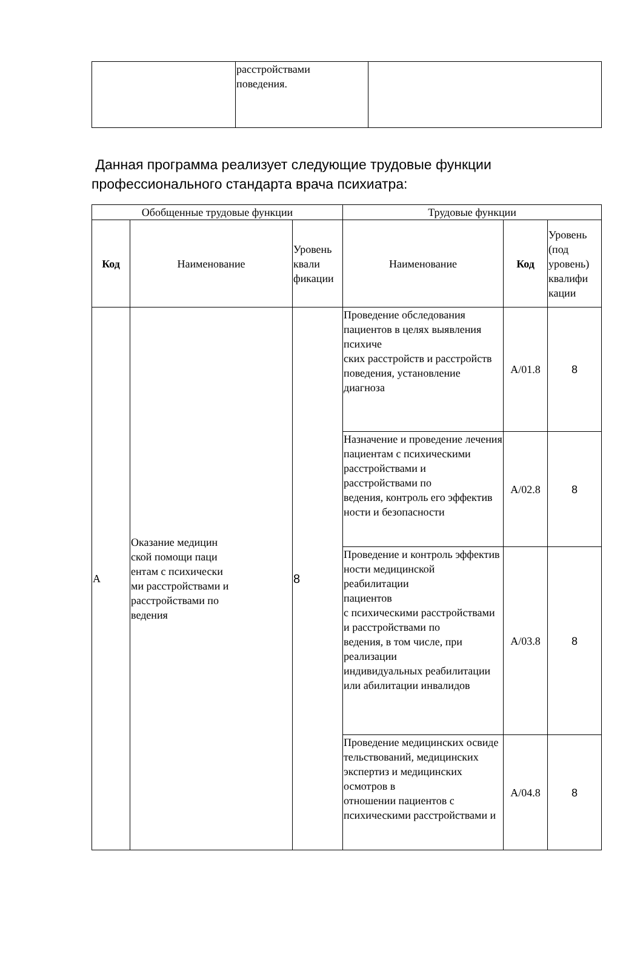| | расстройствами поведения. | |
Данная программа реализует следующие трудовые функции профессионального стандарта врача психиатра:
| Обобщенные трудовые функции | | | Трудовые функции | | |
| --- | --- | --- | --- | --- | --- |
| Код | Наименование | Уровень квали фикации | Наименование | Код | Уровень (под уровень) квалифи кации |
| А | Оказание медицин ской помощи паци ентам с психически ми расстройствами и расстройствами по ведения | 8 | Проведение обследования пациентов в целях выявления психиче ских расстройств и расстройств поведения, установление диагноза | А/01.8 | 8 |
| | | | Назначение и проведение лечения пациентам с психическими расстройствами и расстройствами по ведения, контроль его эффектив ности и безопасности | А/02.8 | 8 |
| | | | Проведение и контроль эффектив ности медицинской реабилитации пациентов с психическими расстройствами и расстройствами по ведения, в том числе, при реализации индивидуальных реабилитации или абилитации инвалидов | А/03.8 | 8 |
| | | | Проведение медицинских освиде тельствований, медицинских экспертиз и медицинских осмотров в отношении пациентов с психическими расстройствами и | А/04.8 | 8 |